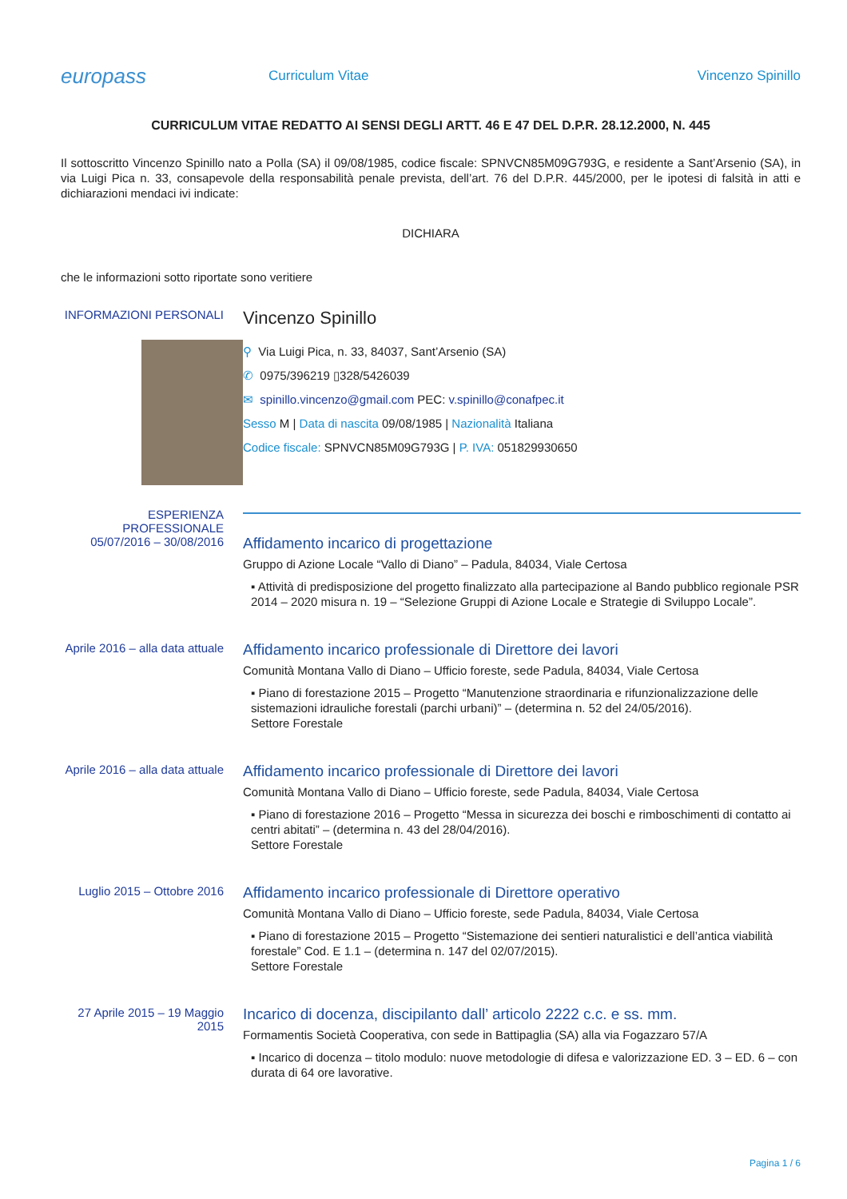europass
Curriculum Vitae Vincenzo Spinillo
CURRICULUM VITAE REDATTO AI SENSI DEGLI ARTT. 46 E 47 DEL D.P.R. 28.12.2000, N. 445
Il sottoscritto Vincenzo Spinillo nato a Polla (SA) il 09/08/1985, codice fiscale: SPNVCN85M09G793G, e residente a Sant’Arsenio (SA), in via Luigi Pica n. 33, consapevole della responsabilità penale prevista, dell’art. 76 del D.P.R. 445/2000, per le ipotesi di falsità in atti e dichiarazioni mendaci ivi indicate:
DICHIARA
che le informazioni sotto riportate sono veritiere
INFORMAZIONI PERSONALI
Vincenzo Spinillo
⚲ Via Luigi Pica, n. 33, 84037, Sant’Arsenio (SA)
✆ 0975/396219 ▯328/5426039
✉ spinillo.vincenzo@gmail.com PEC: v.spinillo@conafpec.it
Sesso M | Data di nascita 09/08/1985 | Nazionalità Italiana
Codice fiscale: SPNVCN85M09G793G | P. IVA: 051829930650
ESPERIENZA PROFESSIONALE
05/07/2016 – 30/08/2016
Affidamento incarico di progettazione
Gruppo di Azione Locale “Vallo di Diano” – Padula, 84034, Viale Certosa
▪ Attività di predisposizione del progetto finalizzato alla partecipazione al Bando pubblico regionale PSR 2014 – 2020 misura n. 19 – “Selezione Gruppi di Azione Locale e Strategie di Sviluppo Locale”.
Aprile 2016 – alla data attuale
Affidamento incarico professionale di Direttore dei lavori
Comunità Montana Vallo di Diano – Ufficio foreste, sede Padula, 84034, Viale Certosa
▪ Piano di forestazione 2015 – Progetto “Manutenzione straordinaria e rifunzionalizzazione delle sistemazioni idrauliche forestali (parchi urbani)” – (determina n. 52 del 24/05/2016).
Settore Forestale
Aprile 2016 – alla data attuale
Affidamento incarico professionale di Direttore dei lavori
Comunità Montana Vallo di Diano – Ufficio foreste, sede Padula, 84034, Viale Certosa
▪ Piano di forestazione 2016 – Progetto “Messa in sicurezza dei boschi e rimboschimenti di contatto ai centri abitati” – (determina n. 43 del 28/04/2016).
Settore Forestale
Luglio 2015 – Ottobre 2016
Affidamento incarico professionale di Direttore operativo
Comunità Montana Vallo di Diano – Ufficio foreste, sede Padula, 84034, Viale Certosa
▪ Piano di forestazione 2015 – Progetto “Sistemazione dei sentieri naturalistici e dell’antica viabilità forestale” Cod. E 1.1 – (determina n. 147 del 02/07/2015).
Settore Forestale
27 Aprile 2015 – 19 Maggio 2015
Incarico di docenza, discipilanto dall’ articolo 2222 c.c. e ss. mm.
Formamentis Società Cooperativa, con sede in Battipaglia (SA) alla via Fogazzaro 57/A
▪ Incarico di docenza – titolo modulo: nuove metodologie di difesa e valorizzazione ED. 3 – ED. 6 – con durata di 64 ore lavorative.
Pagina 1 / 6